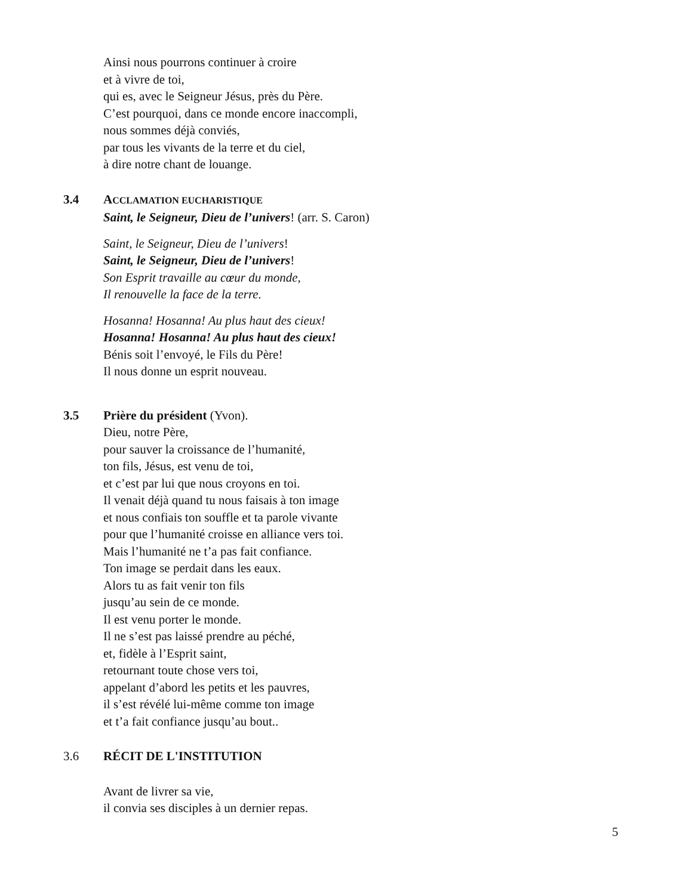Ainsi nous pourrons continuer à croire
et à vivre de toi,
qui es, avec le Seigneur Jésus, près du Père.
C’est pourquoi, dans ce monde encore inaccompli,
nous sommes déjà conviés,
par tous les vivants de la terre et du ciel,
à dire notre chant de louange.
3.4 ACCLAMATION EUCHARISTIQUE
Saint, le Seigneur, Dieu de l’univers! (arr. S. Caron)
Saint, le Seigneur, Dieu de l’univers!
Saint, le Seigneur, Dieu de l’univers!
Son Esprit travaille au cœur du monde,
Il renouvelle la face de la terre.
Hosanna! Hosanna! Au plus haut des cieux!
Hosanna! Hosanna! Au plus haut des cieux!
Bénis soit l’envoyé, le Fils du Père!
Il nous donne un esprit nouveau.
3.5 Prière du président (Yvon).
Dieu, notre Père,
pour sauver la croissance de l’humanité,
ton fils, Jésus, est venu de toi,
et c’est par lui que nous croyons en toi.
Il venait déjà quand tu nous faisais à ton image
et nous confiais ton souffle et ta parole vivante
pour que l’humanité croisse en alliance vers toi.
Mais l’humanité ne t’a pas fait confiance.
Ton image se perdait dans les eaux.
Alors tu as fait venir ton fils
jusqu’au sein de ce monde.
Il est venu porter le monde.
Il ne s’est pas laissé prendre au péché,
et, fidèle à l’Esprit saint,
retournant toute chose vers toi,
appelant d’abord les petits et les pauvres,
il s’est révélé lui-même comme ton image
et t’a fait confiance jusqu’au bout..
3.6 RÉCIT DE L'INSTITUTION
Avant de livrer sa vie,
il convia ses disciples à un dernier repas.
5